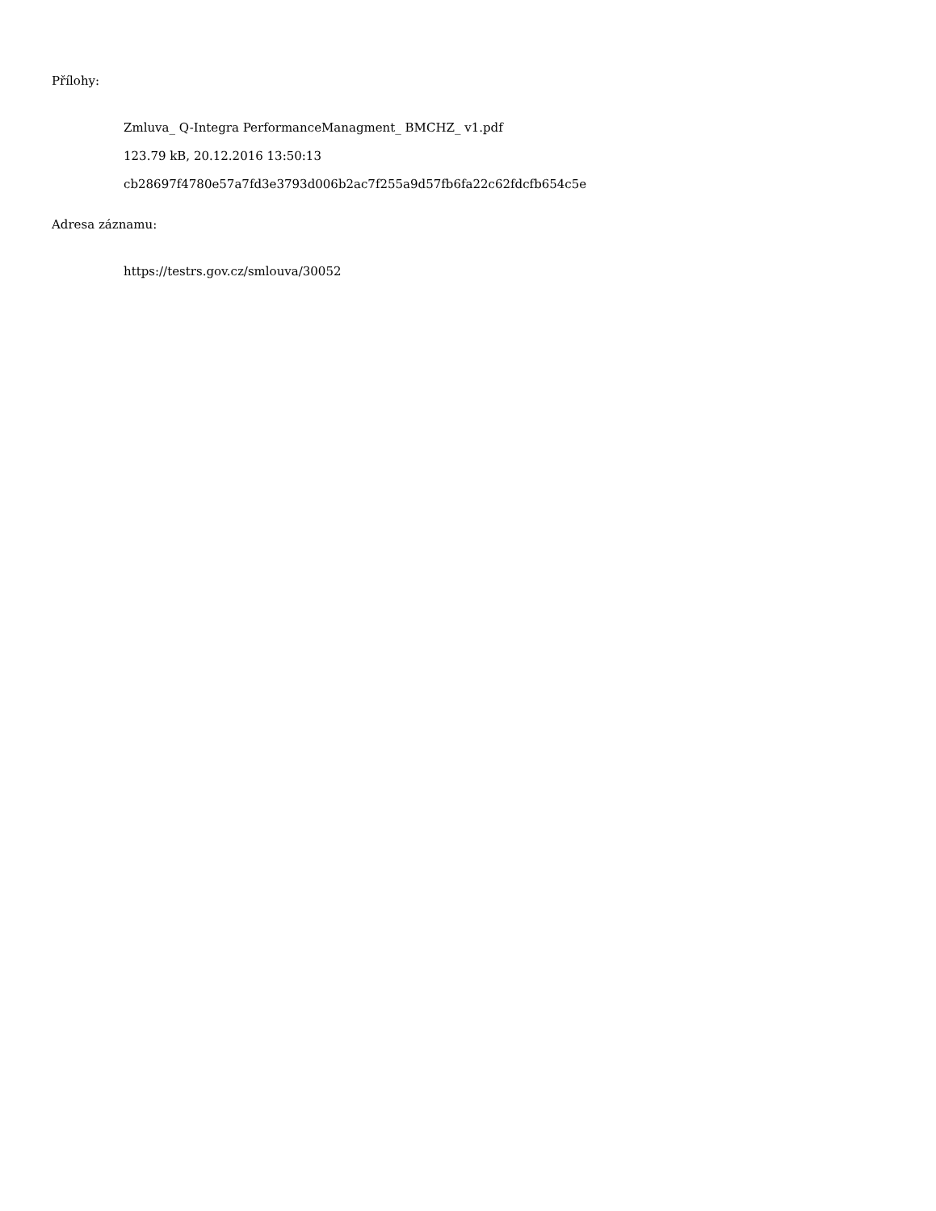Přílohy:
Zmluva_ Q-Integra PerformanceManagment_ BMCHZ_ v1.pdf
123.79 kB, 20.12.2016 13:50:13
cb28697f4780e57a7fd3e3793d006b2ac7f255a9d57fb6fa22c62fdcfb654c5e
Adresa záznamu:
https://testrs.gov.cz/smlouva/30052